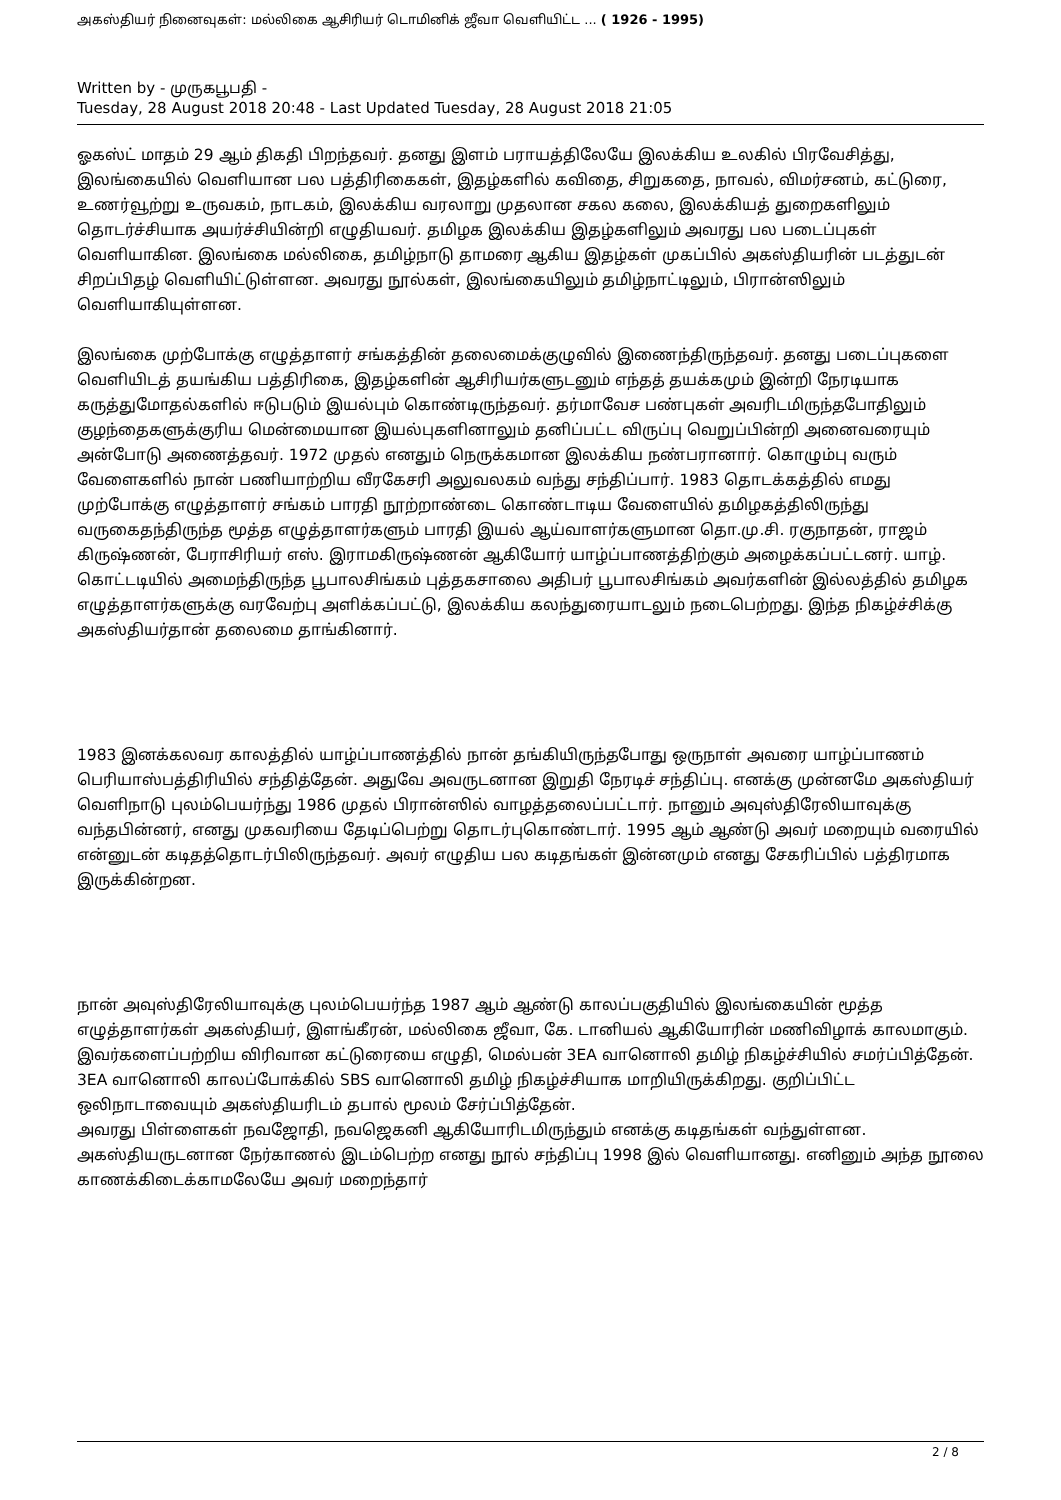அகஸ்தியர் நினைவுகள்: மல்லிகை ஆசிரியர் டொமினிக் ஜீவா வெளியிட்ட ... ( 1926 - 1995)
Written by - முருகபூபதி -
Tuesday, 28 August 2018 20:48 - Last Updated Tuesday, 28 August 2018 21:05
ஓகஸ்ட் மாதம் 29 ஆம் திகதி பிறந்தவர். தனது இளம் பராயத்திலேயே இலக்கிய உலகில் பிரவேசித்து, இலங்கையில் வெளியான பல பத்திரிகைகள், இதழ்களில் கவிதை, சிறுகதை, நாவல், விமர்சனம், கட்டுரை, உணர்வூற்று உருவகம், நாடகம், இலக்கிய வரலாறு முதலான சகல கலை, இலக்கியத் துறைகளிலும் தொடர்ச்சியாக அயர்ச்சியின்றி எழுதியவர். தமிழக இலக்கிய இதழ்களிலும் அவரது பல படைப்புகள் வெளியாகின. இலங்கை மல்லிகை, தமிழ்நாடு தாமரை ஆகிய இதழ்கள் முகப்பில் அகஸ்தியரின் படத்துடன் சிறப்பிதழ் வெளியிட்டுள்ளன. அவரது நூல்கள், இலங்கையிலும் தமிழ்நாட்டிலும், பிரான்ஸிலும் வெளியாகியுள்ளன.
இலங்கை முற்போக்கு எழுத்தாளர் சங்கத்தின் தலைமைக்குழுவில் இணைந்திருந்தவர். தனது படைப்புகளை வெளியிடத் தயங்கிய பத்திரிகை, இதழ்களின் ஆசிரியர்களுடனும் எந்தத் தயக்கமும் இன்றி நேரடியாக கருத்துமோதல்களில் ஈடுபடும் இயல்பும் கொண்டிருந்தவர். தர்மாவேச பண்புகள் அவரிடமிருந்தபோதிலும் குழந்தைகளுக்குரிய மென்மையான இயல்புகளினாலும் தனிப்பட்ட விருப்பு வெறுப்பின்றி அனைவரையும் அன்போடு அணைத்தவர். 1972 முதல் எனதும் நெருக்கமான இலக்கிய நண்பரானார். கொழும்பு வரும் வேளைகளில் நான் பணியாற்றிய வீரகேசரி அலுவலகம் வந்து சந்திப்பார். 1983 தொடக்கத்தில் எமது முற்போக்கு எழுத்தாளர் சங்கம் பாரதி நூற்றாண்டை கொண்டாடிய வேளையில் தமிழகத்திலிருந்து வருகைதந்திருந்த மூத்த எழுத்தாளர்களும் பாரதி இயல் ஆய்வாளர்களுமான தொ.மு.சி. ரகுநாதன், ராஜம் கிருஷ்ணன், பேராசிரியர் எஸ். இராமகிருஷ்ணன் ஆகியோர் யாழ்ப்பாணத்திற்கும் அழைக்கப்பட்டனர். யாழ். கொட்டடியில் அமைந்திருந்த பூபாலசிங்கம் புத்தகசாலை அதிபர் பூபாலசிங்கம் அவர்களின் இல்லத்தில் தமிழக எழுத்தாளர்களுக்கு வரவேற்பு அளிக்கப்பட்டு, இலக்கிய கலந்துரையாடலும் நடைபெற்றது. இந்த நிகழ்ச்சிக்கு அகஸ்தியர்தான் தலைமை தாங்கினார்.
1983 இனக்கலவர காலத்தில் யாழ்ப்பாணத்தில் நான் தங்கியிருந்தபோது ஒருநாள் அவரை யாழ்ப்பாணம் பெரியாஸ்பத்திரியில் சந்தித்தேன். அதுவே அவருடனான இறுதி நேரடிச் சந்திப்பு. எனக்கு முன்னமே அகஸ்தியர் வெளிநாடு புலம்பெயர்ந்து 1986 முதல் பிரான்ஸில் வாழத்தலைப்பட்டார். நானும் அவுஸ்திரேலியாவுக்கு வந்தபின்னர், எனது முகவரியை தேடிப்பெற்று தொடர்புகொண்டார். 1995 ஆம் ஆண்டு அவர் மறையும் வரையில் என்னுடன் கடிதத்தொடர்பிலிருந்தவர். அவர் எழுதிய பல கடிதங்கள் இன்னமும் எனது சேகரிப்பில் பத்திரமாக இருக்கின்றன.
நான் அவுஸ்திரேலியாவுக்கு புலம்பெயர்ந்த 1987 ஆம் ஆண்டு காலப்பகுதியில் இலங்கையின் மூத்த எழுத்தாளர்கள் அகஸ்தியர், இளங்கீரன், மல்லிகை ஜீவா, கே. டானியல் ஆகியோரின் மணிவிழாக் காலமாகும். இவர்களைப்பற்றிய விரிவான கட்டுரையை எழுதி, மெல்பன் 3EA வானொலி தமிழ் நிகழ்ச்சியில் சமர்ப்பித்தேன். 3EA வானொலி காலப்போக்கில் SBS வானொலி தமிழ் நிகழ்ச்சியாக மாறியிருக்கிறது. குறிப்பிட்ட ஒலிநாடாவையும் அகஸ்தியரிடம் தபால் மூலம் சேர்ப்பித்தேன்.
அவரது பிள்ளைகள் நவஜோதி, நவஜெகனி ஆகியோரிடமிருந்தும் எனக்கு கடிதங்கள் வந்துள்ளன. அகஸ்தியருடனான நேர்காணல் இடம்பெற்ற எனது நூல் சந்திப்பு 1998 இல் வெளியானது. எனினும் அந்த நூலை காணக்கிடைக்காமலேயே அவர் மறைந்தார்
2 / 8